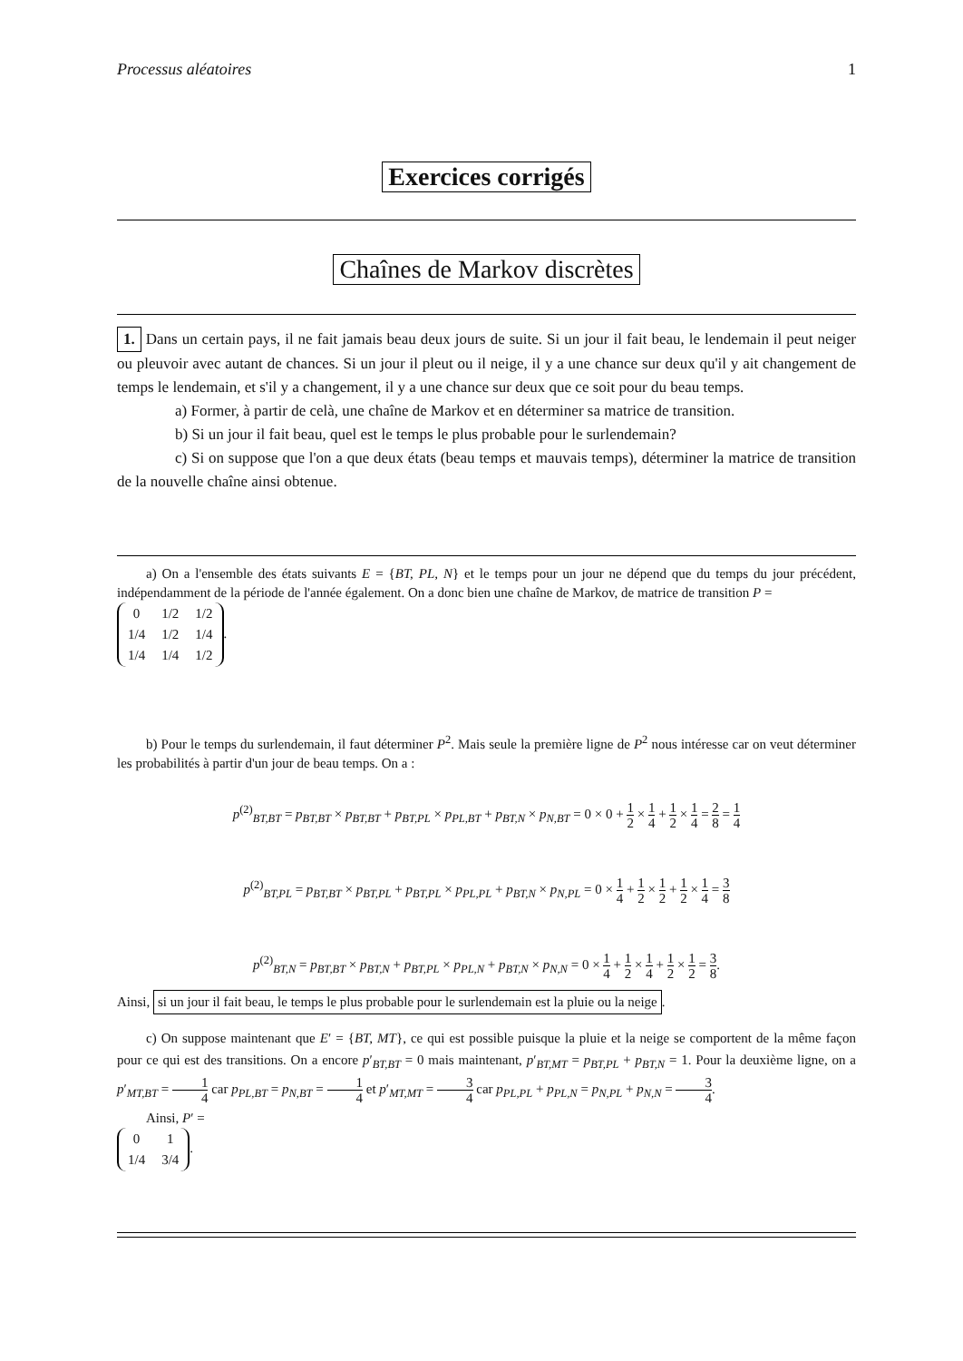Processus aléatoires 1
Exercices corrigés
Chaînes de Markov discrètes
1. Dans un certain pays, il ne fait jamais beau deux jours de suite. Si un jour il fait beau, le lendemain il peut neiger ou pleuvoir avec autant de chances. Si un jour il pleut ou il neige, il y a une chance sur deux qu'il y ait changement de temps le lendemain, et s'il y a changement, il y a une chance sur deux que ce soit pour du beau temps.
a) Former, à partir de celà, une chaîne de Markov et en déterminer sa matrice de transition.
b) Si un jour il fait beau, quel est le temps le plus probable pour le surlendemain?
c) Si on suppose que l'on a que deux états (beau temps et mauvais temps), déterminer la matrice de transition de la nouvelle chaîne ainsi obtenue.
a) On a l'ensemble des états suivants E = {BT, PL, N} et le temps pour un jour ne dépend que du temps du jour précédent, indépendamment de la période de l'année également. On a donc bien une chaîne de Markov, de matrice de transition P =
| 0 | 1/2 | 1/2 |
| 1/4 | 1/2 | 1/4 |
| 1/4 | 1/4 | 1/2 |
.
b) Pour le temps du surlendemain, il faut déterminer P<sup>2</sup>. Mais seule la première ligne de P<sup>2</sup> nous intéresse car on veut déterminer les probabilités à partir d'un jour de beau temps. On a :
p<sup>(2)</sup><sub>BT,BT</sub> = p<sub>BT,BT</sub> × p<sub>BT,BT</sub> + p<sub>BT,PL</sub> × p<sub>PL,BT</sub> + p<sub>BT,N</sub> × p<sub>N,BT</sub> = 0 × 0 + 1 2 × 1 4 + 1 2 × 1 4 = 2 8 = 1 4
p<sup>(2)</sup><sub>BT,PL</sub> = p<sub>BT,BT</sub> × p<sub>BT,PL</sub> + p<sub>BT,PL</sub> × p<sub>PL,PL</sub> + p<sub>BT,N</sub> × p<sub>N,PL</sub> = 0 × 1 4 + 1 2 × 1 2 + 1 2 × 1 4 = 3 8
p<sup>(2)</sup><sub>BT,N</sub> = p<sub>BT,BT</sub> × p<sub>BT,N</sub> + p<sub>BT,PL</sub> × p<sub>PL,N</sub> + p<sub>BT,N</sub> × p<sub>N,N</sub> = 0 × 1 4 + 1 2 × 1 4 + 1 2 × 1 2 = 3 8.
Ainsi, si un jour il fait beau, le temps le plus probable pour le surlendemain est la pluie ou la neige.
c) On suppose maintenant que E′ = {BT, MT}, ce qui est possible puisque la pluie et la neige se comportent de la même façon pour ce qui est des transitions. On a encore p′<sub>BT,BT</sub> = 0 mais maintenant, p′<sub>BT,MT</sub> = p<sub>BT,PL</sub> + p<sub>BT,N</sub> = 1. Pour la deuxième ligne, on a p′<sub>MT,BT</sub> = 1 4 car p<sub>PL,BT</sub> = p<sub>N,BT</sub> = 1 4 et p′<sub>MT,MT</sub> = 3 4 car p<sub>PL,PL</sub> + p<sub>PL,N</sub> = p<sub>N,PL</sub> + p<sub>N,N</sub> = 3 4.
Ainsi, P′ =
| 0 | 1 |
| 1/4 | 3/4 |
.